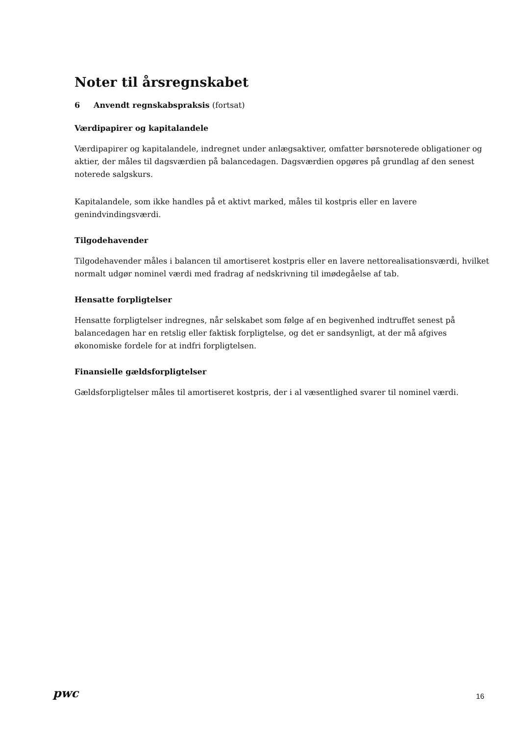Noter til årsregnskabet
6 Anvendt regnskabspraksis (fortsat)
Værdipapirer og kapitalandele
Værdipapirer og kapitalandele, indregnet under anlægsaktiver, omfatter børsnoterede obligationer og aktier, der måles til dagsværdien på balancedagen. Dagsværdien opgøres på grundlag af den senest noterede salgskurs.
Kapitalandele, som ikke handles på et aktivt marked, måles til kostpris eller en lavere genindvindingsværdi.
Tilgodehavender
Tilgodehavender måles i balancen til amortiseret kostpris eller en lavere nettorealisationsværdi, hvilket normalt udgør nominel værdi med fradrag af nedskrivning til imødegåelse af tab.
Hensatte forpligtelser
Hensatte forpligtelser indregnes, når selskabet som følge af en begivenhed indtruffet senest på balancedagen har en retslig eller faktisk forpligtelse, og det er sandsynligt, at der må afgives økonomiske fordele for at indfri forpligtelsen.
Finansielle gældsforpligtelser
Gældsforpligtelser måles til amortiseret kostpris, der i al væsentlighed svarer til nominel værdi.
pwc
16